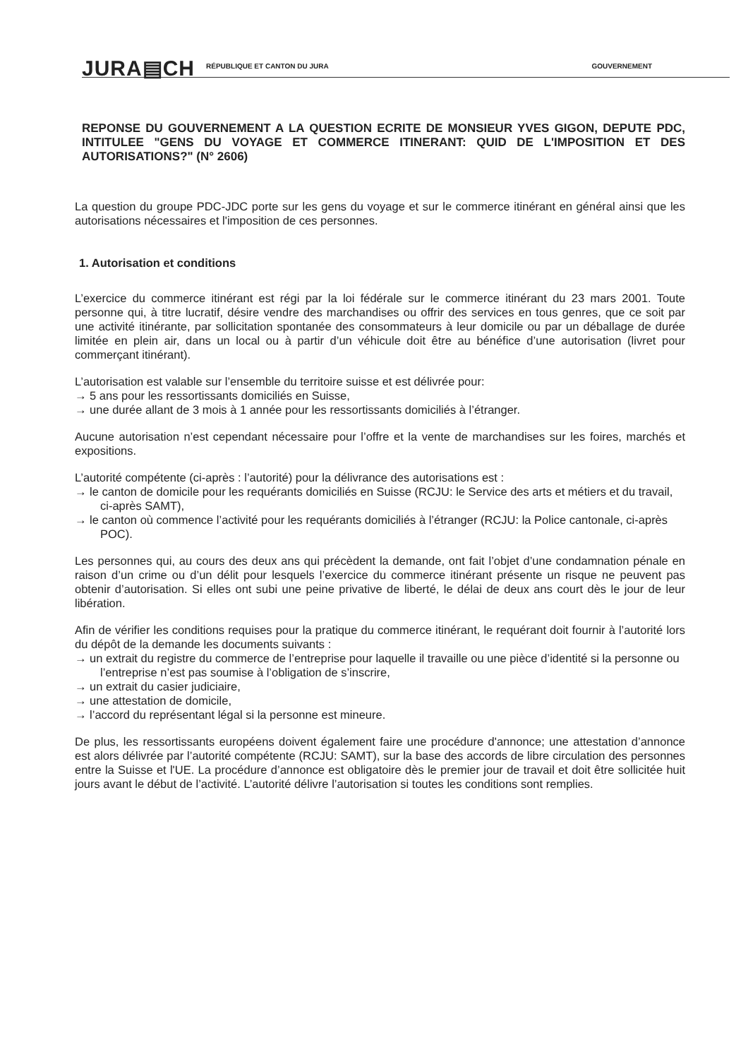JURA▤CH RÉPUBLIQUE ET CANTON DU JURA GOUVERNEMENT
REPONSE DU GOUVERNEMENT A LA QUESTION ECRITE DE MONSIEUR YVES GIGON, DEPUTE PDC, INTITULEE "GENS DU VOYAGE ET COMMERCE ITINERANT: QUID DE L'IMPOSITION ET DES AUTORISATIONS?" (N° 2606)
La question du groupe PDC-JDC porte sur les gens du voyage et sur le commerce itinérant en général ainsi que les autorisations nécessaires et l'imposition de ces personnes.
1. Autorisation et conditions
L’exercice du commerce itinérant est régi par la loi fédérale sur le commerce itinérant du 23 mars 2001. Toute personne qui, à titre lucratif, désire vendre des marchandises ou offrir des services en tous genres, que ce soit par une activité itinérante, par sollicitation spontanée des consommateurs à leur domicile ou par un déballage de durée limitée en plein air, dans un local ou à partir d’un véhicule doit être au bénéfice d’une autorisation (livret pour commerçant itinérant).
L’autorisation est valable sur l’ensemble du territoire suisse et est délivrée pour:
→ 5 ans pour les ressortissants domiciliés en Suisse,
→ une durée allant de 3 mois à 1 année pour les ressortissants domiciliés à l’étranger.
Aucune autorisation n’est cependant nécessaire pour l’offre et la vente de marchandises sur les foires, marchés et expositions.
L’autorité compétente (ci-après : l’autorité) pour la délivrance des autorisations est :
→ le canton de domicile pour les requérants domiciliés en Suisse (RCJU: le Service des arts et métiers et du travail, ci-après SAMT),
→ le canton où commence l’activité pour les requérants domiciliés à l’étranger (RCJU: la Police cantonale, ci-après POC).
Les personnes qui, au cours des deux ans qui précèdent la demande, ont fait l’objet d’une condamnation pénale en raison d’un crime ou d’un délit pour lesquels l’exercice du commerce itinérant présente un risque ne peuvent pas obtenir d’autorisation. Si elles ont subi une peine privative de liberté, le délai de deux ans court dès le jour de leur libération.
Afin de vérifier les conditions requises pour la pratique du commerce itinérant, le requérant doit fournir à l’autorité lors du dépôt de la demande les documents suivants :
→ un extrait du registre du commerce de l’entreprise pour laquelle il travaille ou une pièce d’identité si la personne ou l’entreprise n’est pas soumise à l’obligation de s’inscrire,
→ un extrait du casier judiciaire,
→ une attestation de domicile,
→ l’accord du représentant légal si la personne est mineure.
De plus, les ressortissants européens doivent également faire une procédure d'annonce; une attestation d’annonce est alors délivrée par l’autorité compétente (RCJU: SAMT), sur la base des accords de libre circulation des personnes entre la Suisse et l'UE. La procédure d’annonce est obligatoire dès le premier jour de travail et doit être sollicitée huit jours avant le début de l’activité. L’autorité délivre l’autorisation si toutes les conditions sont remplies.